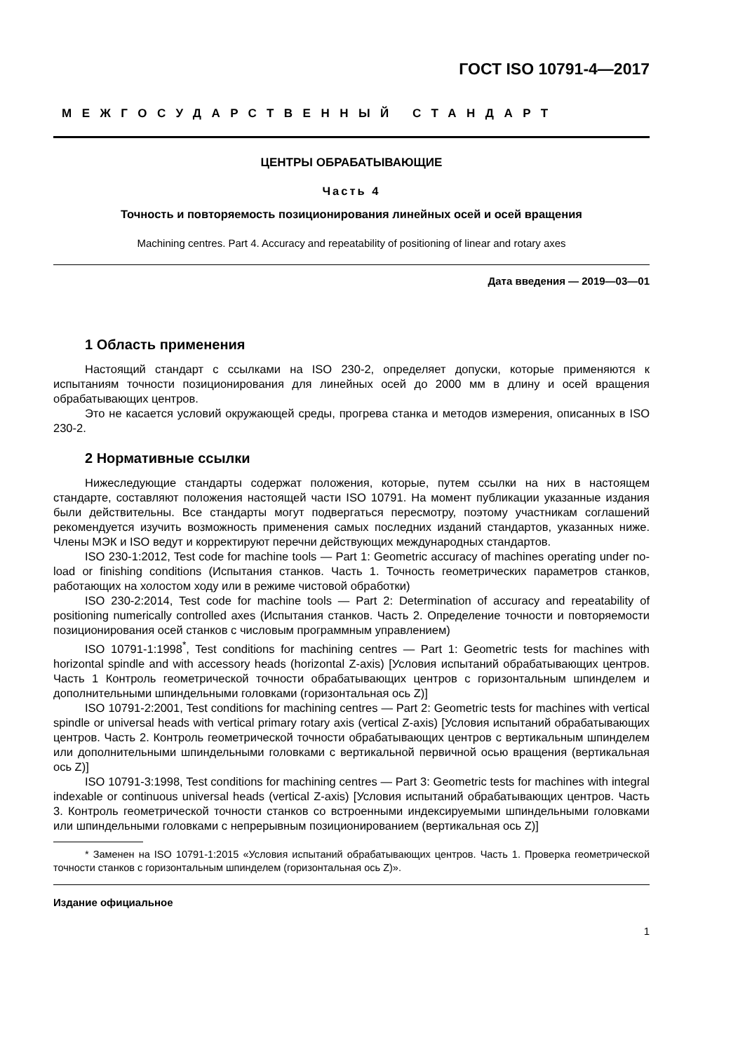ГОСТ ISO 10791-4—2017
МЕЖГОСУДАРСТВЕННЫЙ СТАНДАРТ
ЦЕНТРЫ ОБРАБАТЫВАЮЩИЕ
Часть 4
Точность и повторяемость позиционирования линейных осей и осей вращения
Machining centres. Part 4. Accuracy and repeatability of positioning of linear and rotary axes
Дата введения — 2019—03—01
1 Область применения
Настоящий стандарт с ссылками на ISO 230-2, определяет допуски, которые применяются к испытаниям точности позиционирования для линейных осей до 2000 мм в длину и осей вращения обрабатывающих центров.
Это не касается условий окружающей среды, прогрева станка и методов измерения, описанных в ISO 230-2.
2 Нормативные ссылки
Нижеследующие стандарты содержат положения, которые, путем ссылки на них в настоящем стандарте, составляют положения настоящей части ISO 10791. На момент публикации указанные издания были действительны. Все стандарты могут подвергаться пересмотру, поэтому участникам соглашений рекомендуется изучить возможность применения самых последних изданий стандартов, указанных ниже. Члены МЭК и ISO ведут и корректируют перечни действующих международных стандартов.
ISO 230-1:2012, Test code for machine tools — Part 1: Geometric accuracy of machines operating under no-load or finishing conditions (Испытания станков. Часть 1. Точность геометрических параметров станков, работающих на холостом ходу или в режиме чистовой обработки)
ISO 230-2:2014, Test code for machine tools — Part 2: Determination of accuracy and repeatability of positioning numerically controlled axes (Испытания станков. Часть 2. Определение точности и повторяемости позиционирования осей станков с числовым программным управлением)
ISO 10791-1:1998<sup>*</sup>, Test conditions for machining centres — Part 1: Geometric tests for machines with horizontal spindle and with accessory heads (horizontal Z-axis) [Условия испытаний обрабатывающих центров. Часть 1 Контроль геометрической точности обрабатывающих центров с горизонтальным шпинделем и дополнительными шпиндельными головками (горизонтальная ось Z)]
ISO 10791-2:2001, Test conditions for machining centres — Part 2: Geometric tests for machines with vertical spindle or universal heads with vertical primary rotary axis (vertical Z-axis) [Условия испытаний обрабатывающих центров. Часть 2. Контроль геометрической точности обрабатывающих центров с вертикальным шпинделем или дополнительными шпиндельными головками с вертикальной первичной осью вращения (вертикальная ось Z)]
ISO 10791-3:1998, Test conditions for machining centres — Part 3: Geometric tests for machines with integral indexable or continuous universal heads (vertical Z-axis) [Условия испытаний обрабатывающих центров. Часть 3. Контроль геометрической точности станков со встроенными индексируемыми шпиндельными головками или шпиндельными головками с непрерывным позиционированием (вертикальная ось Z)]
* Заменен на ISO 10791-1:2015 «Условия испытаний обрабатывающих центров. Часть 1. Проверка геометрической точности станков с горизонтальным шпинделем (горизонтальная ось Z)».
Издание официальное
1